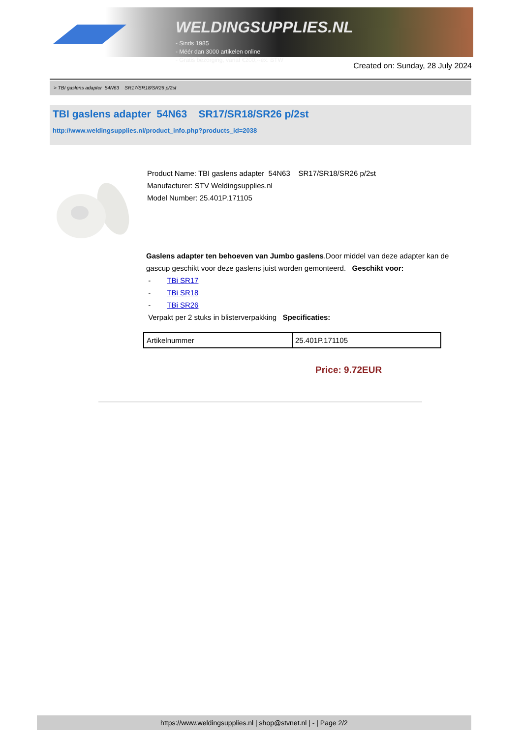WELDINGSUPPLIES.NL
- Sinds 1985
- Méér dan 3000 artikelen online
- Gratis bezorging, vanaf €200,--ex. BTW
Created on: Sunday, 28 July 2024
> TBI gaslens adapter 54N63 SR17/SR18/SR26 p/2st
TBI gaslens adapter 54N63 SR17/SR18/SR26 p/2st
http://www.weldingsupplies.nl/product_info.php?products_id=2038
Product Name: TBI gaslens adapter 54N63 SR17/SR18/SR26 p/2st
Manufacturer: STV Weldingsupplies.nl
Model Number: 25.401P.171105
Gaslens adapter ten behoeven van Jumbo gaslens.Door middel van deze adapter kan de gascup geschikt voor deze gaslens juist worden gemonteerd. Geschikt voor:
- TBi SR17
- TBi SR18
- TBi SR26
Verpakt per 2 stuks in blisterverpakking Specificaties:
| Artikelnummer | 25.401P.171105 |
Price: 9.72EUR
https://www.weldingsupplies.nl | shop@stvnet.nl | - | Page 2/2